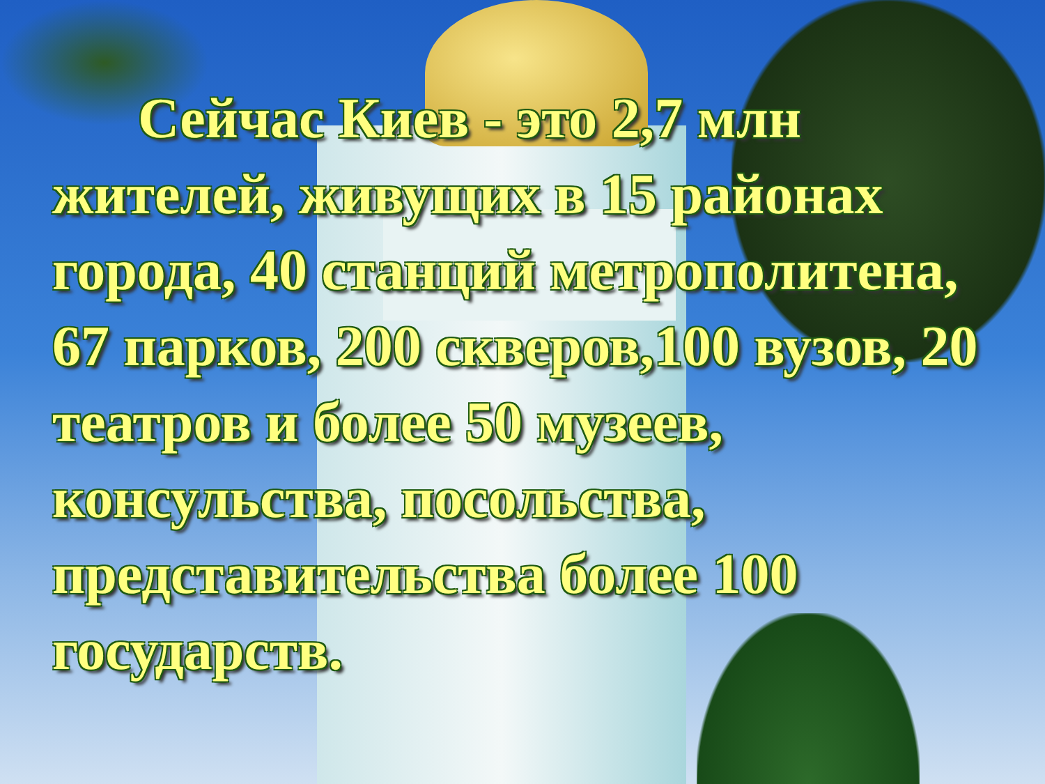Сейчас Киев - это 2,7 млн жителей, живущих в 15 районах города, 40 станций метрополитена, 67 парков, 200 скверов,100 вузов, 20 театров и более 50 музеев, консульства, посольства, представительства более 100 государств.